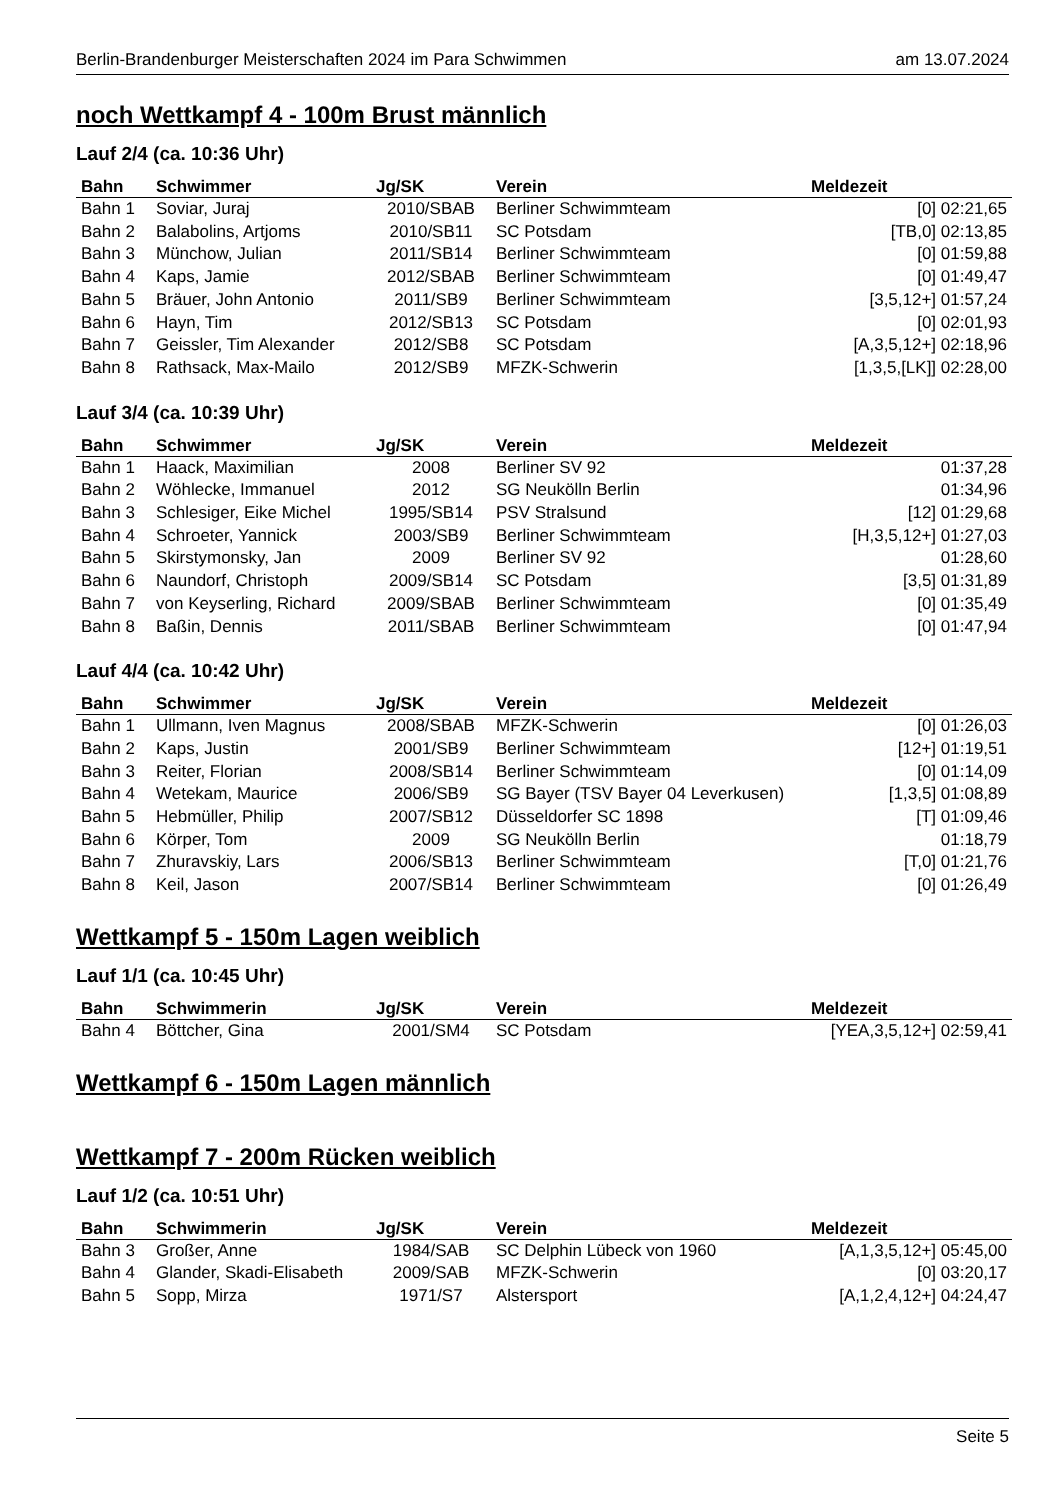Berlin-Brandenburger Meisterschaften 2024 im Para Schwimmen am 13.07.2024
noch Wettkampf 4 - 100m Brust männlich
Lauf 2/4 (ca. 10:36 Uhr)
| Bahn | Schwimmer | Jg/SK | Verein | Meldezeit |
| --- | --- | --- | --- | --- |
| Bahn 1 | Soviar, Juraj | 2010/SBAB | Berliner Schwimmteam | [0] 02:21,65 |
| Bahn 2 | Balabolins, Artjoms | 2010/SB11 | SC Potsdam | [TB,0] 02:13,85 |
| Bahn 3 | Münchow, Julian | 2011/SB14 | Berliner Schwimmteam | [0] 01:59,88 |
| Bahn 4 | Kaps, Jamie | 2012/SBAB | Berliner Schwimmteam | [0] 01:49,47 |
| Bahn 5 | Bräuer, John Antonio | 2011/SB9 | Berliner Schwimmteam | [3,5,12+] 01:57,24 |
| Bahn 6 | Hayn, Tim | 2012/SB13 | SC Potsdam | [0] 02:01,93 |
| Bahn 7 | Geissler, Tim Alexander | 2012/SB8 | SC Potsdam | [A,3,5,12+] 02:18,96 |
| Bahn 8 | Rathsack, Max-Mailo | 2012/SB9 | MFZK-Schwerin | [1,3,5,[LK]] 02:28,00 |
Lauf 3/4 (ca. 10:39 Uhr)
| Bahn | Schwimmer | Jg/SK | Verein | Meldezeit |
| --- | --- | --- | --- | --- |
| Bahn 1 | Haack, Maximilian | 2008 | Berliner SV 92 | 01:37,28 |
| Bahn 2 | Wöhlecke, Immanuel | 2012 | SG Neukölln Berlin | 01:34,96 |
| Bahn 3 | Schlesiger, Eike Michel | 1995/SB14 | PSV Stralsund | [12] 01:29,68 |
| Bahn 4 | Schroeter, Yannick | 2003/SB9 | Berliner Schwimmteam | [H,3,5,12+] 01:27,03 |
| Bahn 5 | Skirstymonsky, Jan | 2009 | Berliner SV 92 | 01:28,60 |
| Bahn 6 | Naundorf, Christoph | 2009/SB14 | SC Potsdam | [3,5] 01:31,89 |
| Bahn 7 | von Keyserling, Richard | 2009/SBAB | Berliner Schwimmteam | [0] 01:35,49 |
| Bahn 8 | Baßin, Dennis | 2011/SBAB | Berliner Schwimmteam | [0] 01:47,94 |
Lauf 4/4 (ca. 10:42 Uhr)
| Bahn | Schwimmer | Jg/SK | Verein | Meldezeit |
| --- | --- | --- | --- | --- |
| Bahn 1 | Ullmann, Iven Magnus | 2008/SBAB | MFZK-Schwerin | [0] 01:26,03 |
| Bahn 2 | Kaps, Justin | 2001/SB9 | Berliner Schwimmteam | [12+] 01:19,51 |
| Bahn 3 | Reiter, Florian | 2008/SB14 | Berliner Schwimmteam | [0] 01:14,09 |
| Bahn 4 | Wetekam, Maurice | 2006/SB9 | SG Bayer (TSV Bayer 04 Leverkusen) | [1,3,5] 01:08,89 |
| Bahn 5 | Hebmüller, Philip | 2007/SB12 | Düsseldorfer SC 1898 | [T] 01:09,46 |
| Bahn 6 | Körper, Tom | 2009 | SG Neukölln Berlin | 01:18,79 |
| Bahn 7 | Zhuravskiy, Lars | 2006/SB13 | Berliner Schwimmteam | [T,0] 01:21,76 |
| Bahn 8 | Keil, Jason | 2007/SB14 | Berliner Schwimmteam | [0] 01:26,49 |
Wettkampf 5 - 150m Lagen weiblich
Lauf 1/1 (ca. 10:45 Uhr)
| Bahn | Schwimmerin | Jg/SK | Verein | Meldezeit |
| --- | --- | --- | --- | --- |
| Bahn 4 | Böttcher, Gina | 2001/SM4 | SC Potsdam | [YEA,3,5,12+] 02:59,41 |
Wettkampf 6 - 150m Lagen männlich
Wettkampf 7 - 200m Rücken weiblich
Lauf 1/2 (ca. 10:51 Uhr)
| Bahn | Schwimmerin | Jg/SK | Verein | Meldezeit |
| --- | --- | --- | --- | --- |
| Bahn 3 | Großer, Anne | 1984/SAB | SC Delphin Lübeck von 1960 | [A,1,3,5,12+] 05:45,00 |
| Bahn 4 | Glander, Skadi-Elisabeth | 2009/SAB | MFZK-Schwerin | [0] 03:20,17 |
| Bahn 5 | Sopp, Mirza | 1971/S7 | Alstersport | [A,1,2,4,12+] 04:24,47 |
Seite 5